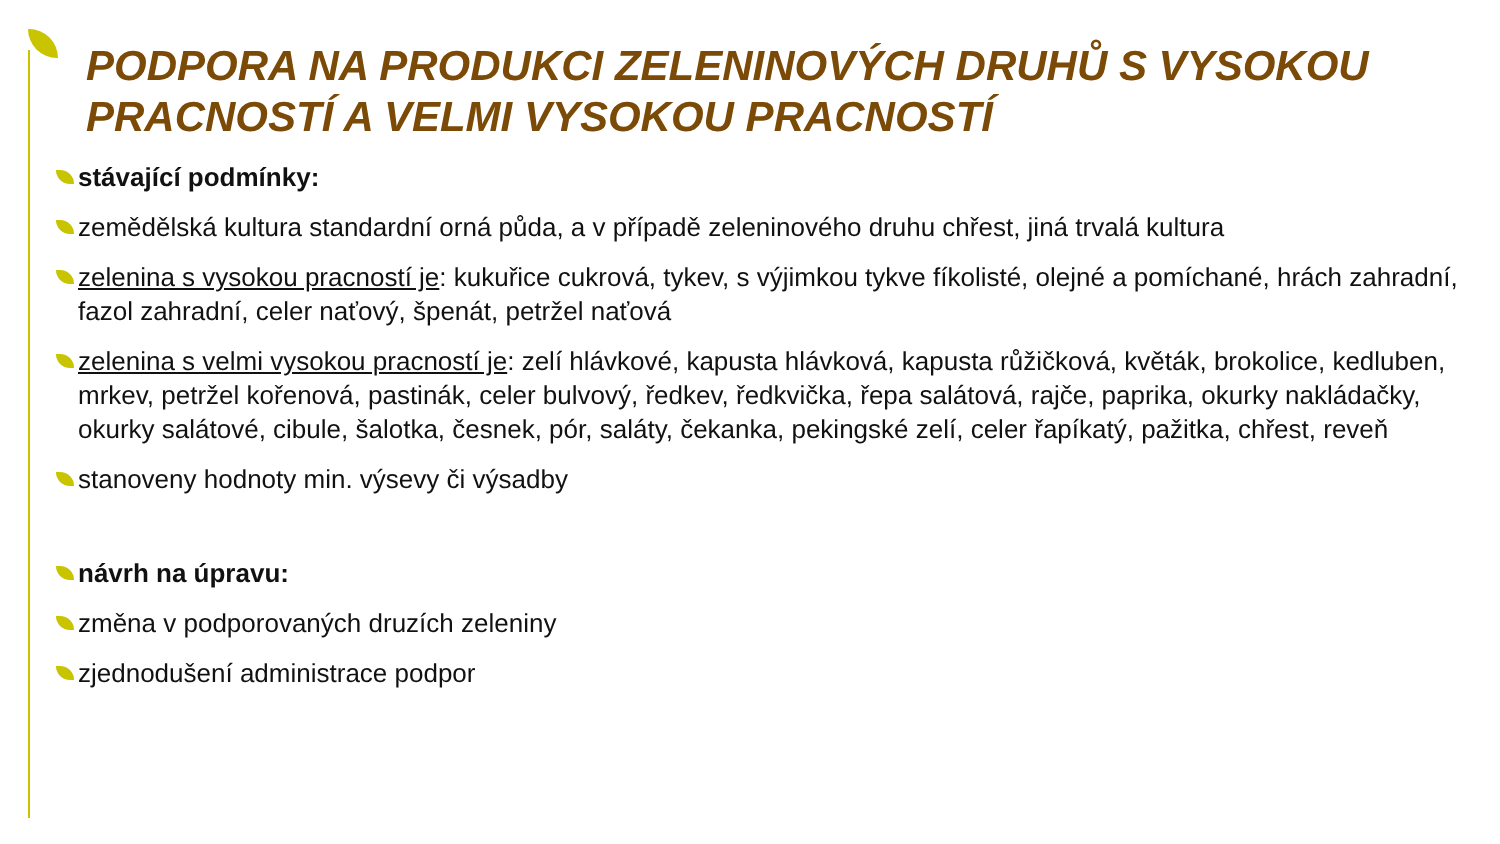PODPORA NA PRODUKCI ZELENINOVÝCH DRUHŮ S VYSOKOU PRACNOSTÍ A VELMI VYSOKOU PRACNOSTÍ
stávající podmínky:
zemědělská kultura standardní orná půda, a v případě zeleninového druhu chřest, jiná trvalá kultura
zelenina s vysokou pracností je: kukuřice cukrová, tykev, s výjimkou tykve fíkolisté, olejné a pomíchané, hrách zahradní, fazol zahradní, celer naťový, špenát, petržel naťová
zelenina s velmi vysokou pracností je: zelí hlávkové, kapusta hlávková, kapusta růžičková, květák, brokolice, kedluben, mrkev, petržel kořenová, pastinák, celer bulvový, ředkev, ředkvička, řepa salátová, rajče, paprika, okurky nakládačky, okurky salátové, cibule, šalotka, česnek, pór, saláty, čekanka, pekingské zelí, celer řapíkatý, pažitka, chřest, reveň
stanoveny hodnoty min. výsevy či výsadby
návrh na úpravu:
změna v podporovaných druzích zeleniny
zjednodušení administrace podpor